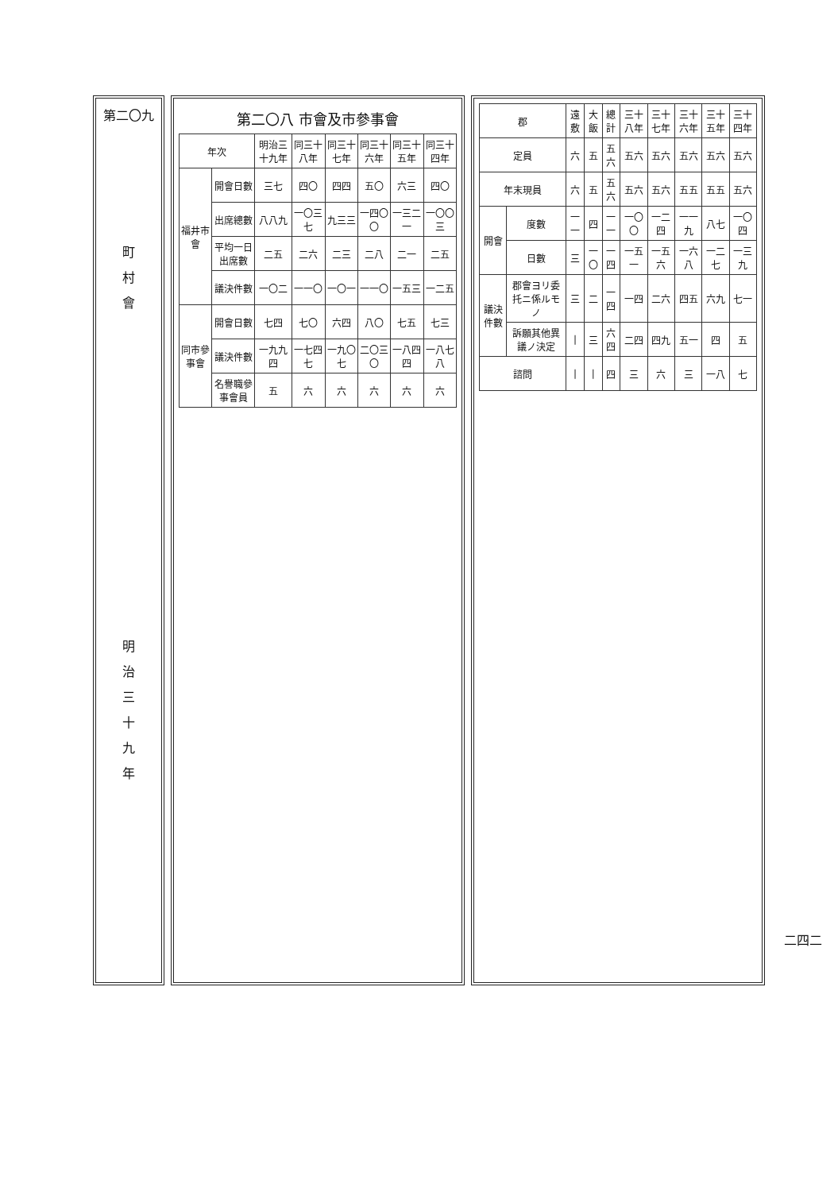| 郡 | | 遠敷 | 大飯 | 總計 | 三十八年 | 三十七年 | 三十六年 | 三十五年 | 三十四年 |
| --- | --- | --- | --- | --- | --- | --- | --- | --- | --- |
| 定員 | | 六 | 五 | 五六 | 五六 | 五六 | 五六 | 五六 | 五六 |
| 年末現員 | | 六 | 五 | 五六 | 五六 | 五六 | 五五 | 五五 | 五六 |
| 開會 | 度數 | 一一 | 四 | 一一 | 一〇〇 | 一二四 | 一一九 | 八七 | 一〇四 |
| | 日數 | 三 | 一〇 | 一四 | 一五一 | 一五六 | 一六八 | 一二七 | 一三九 |
| 議決件數 | 郡會ヨリ委托ニ係ルモノ | 三 | 二 | 一四 | 一四 | 二六 | 四五 | 六九 | 七一 |
| | 訴願其他異議ノ決定 | / | 三 | 六四 | 二四 | 四九 | 五一 | 四 | 五 |
| 諮問 | | / | / | 四 | 三 | 六 | 三 | 一八 | 七 |
第二〇八 市會及市參事會
| 年次 | | 明治三十九年 | 同三十八年 | 同三十七年 | 同三十六年 | 同三十五年 | 同三十四年 |
| --- | --- | --- | --- | --- | --- | --- | --- |
| 福井市會 | 開會日數 | 三七 | 四〇 | 四四 | 五〇 | 六三 | 四〇 |
| | 出席總數 | 八八九 | 一〇三七 | 九三三 | 一四〇〇 | 一三二一 | 一〇〇三 |
| | 平均一日出席數 | 二五 | 二六 | 二三 | 二八 | 二一 | 二五 |
| | 議決件數 | 一〇二 | 一一〇 | 一〇一 | 一一〇 | 一五三 | 一二五 |
| 同市參事會 | 開會日數 | 七四 | 七〇 | 六四 | 八〇 | 七五 | 七三 |
| | 議決件數 | 一九九四 | 一七四七 | 一九〇七 | 二〇三〇 | 一八四四 | 一八七八 |
| | 名譽職參事會員 | 五 | 六 | 六 | 六 | 六 | 六 |
第二〇九
町
村
會
明
治
三
十
九
年
二四二